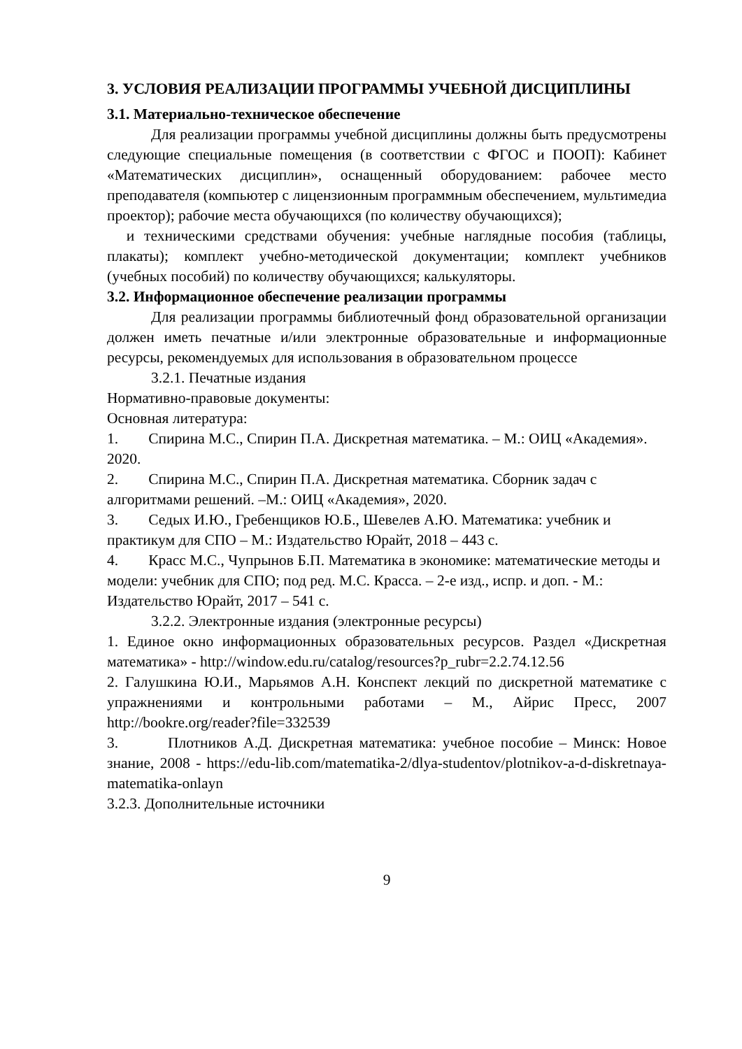3. УСЛОВИЯ РЕАЛИЗАЦИИ ПРОГРАММЫ УЧЕБНОЙ ДИСЦИПЛИНЫ
3.1. Материально-техническое обеспечение
Для реализации программы учебной дисциплины должны быть предусмотрены следующие специальные помещения (в соответствии с ФГОС и ПООП): Кабинет «Математических дисциплин», оснащенный оборудованием: рабочее место преподавателя (компьютер с лицензионным программным обеспечением, мультимедиа проектор); рабочие места обучающихся (по количеству обучающихся);
и техническими средствами обучения: учебные наглядные пособия (таблицы, плакаты); комплект учебно-методической документации; комплект учебников (учебных пособий) по количеству обучающихся; калькуляторы.
3.2. Информационное обеспечение реализации программы
Для реализации программы библиотечный фонд образовательной организации должен иметь печатные и/или электронные образовательные и информационные ресурсы, рекомендуемых для использования в образовательном процессе
3.2.1. Печатные издания
Нормативно-правовые документы:
Основная литература:
1. Спирина М.С., Спирин П.А. Дискретная математика. – М.: ОИЦ «Академия». 2020.
2. Спирина М.С., Спирин П.А. Дискретная математика. Сборник задач с алгоритмами решений. –М.: ОИЦ «Академия», 2020.
3. Седых И.Ю., Гребенщиков Ю.Б., Шевелев А.Ю. Математика: учебник и практикум для СПО – М.: Издательство Юрайт, 2018 – 443 с.
4. Красс М.С., Чупрынов Б.П. Математика в экономике: математические методы и модели: учебник для СПО; под ред. М.С. Красса. – 2-е изд., испр. и доп. - М.: Издательство Юрайт, 2017 – 541 с.
3.2.2. Электронные издания (электронные ресурсы)
1. Единое окно информационных образовательных ресурсов. Раздел «Дискретная математика» - http://window.edu.ru/catalog/resources?p_rubr=2.2.74.12.56
2. Галушкина Ю.И., Марьямов А.Н. Конспект лекций по дискретной математике с упражнениями и контрольными работами – М., Айрис Пресс, 2007 http://bookre.org/reader?file=332539
3. Плотников А.Д. Дискретная математика: учебное пособие – Минск: Новое знание, 2008 - https://edu-lib.com/matematika-2/dlya-studentov/plotnikov-a-d-diskretnaya-matematika-onlayn
3.2.3. Дополнительные источники
9